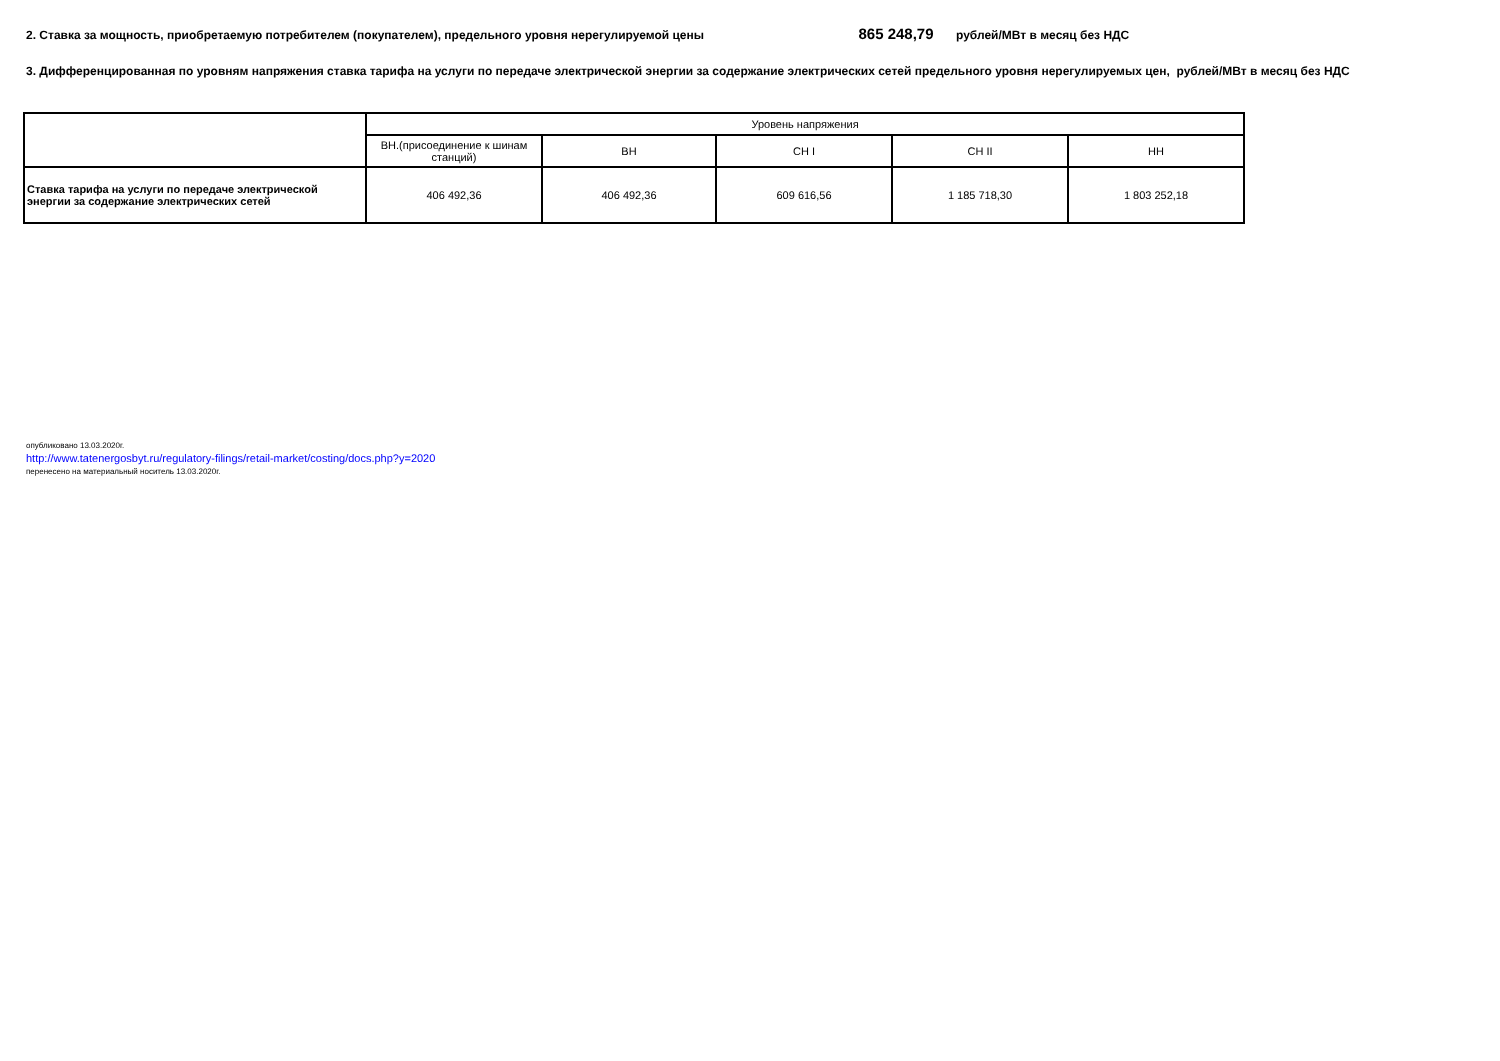2. Ставка за мощность, приобретаемую потребителем (покупателем), предельного уровня нерегулируемой цены 865 248,79 рублей/МВт в месяц без НДС
3. Дифференцированная по уровням напряжения ставка тарифа на услуги по передаче электрической энергии за содержание электрических сетей предельного уровня нерегулируемых цен, рублей/МВт в месяц без НДС
| | Уровень напряжения | | | | |
| --- | --- | --- | --- | --- | --- |
| | ВН.(присоединение к шинам станций) | ВН | СН I | СН II | НН |
| Ставка тарифа на услуги по передаче электрической энергии за содержание электрических сетей | 406 492,36 | 406 492,36 | 609 616,56 | 1 185 718,30 | 1 803 252,18 |
опубликовано 13.03.2020г.
http://www.tatenergosbyt.ru/regulatory-filings/retail-market/costing/docs.php?y=2020
перенесено на материальный носитель 13.03.2020г.